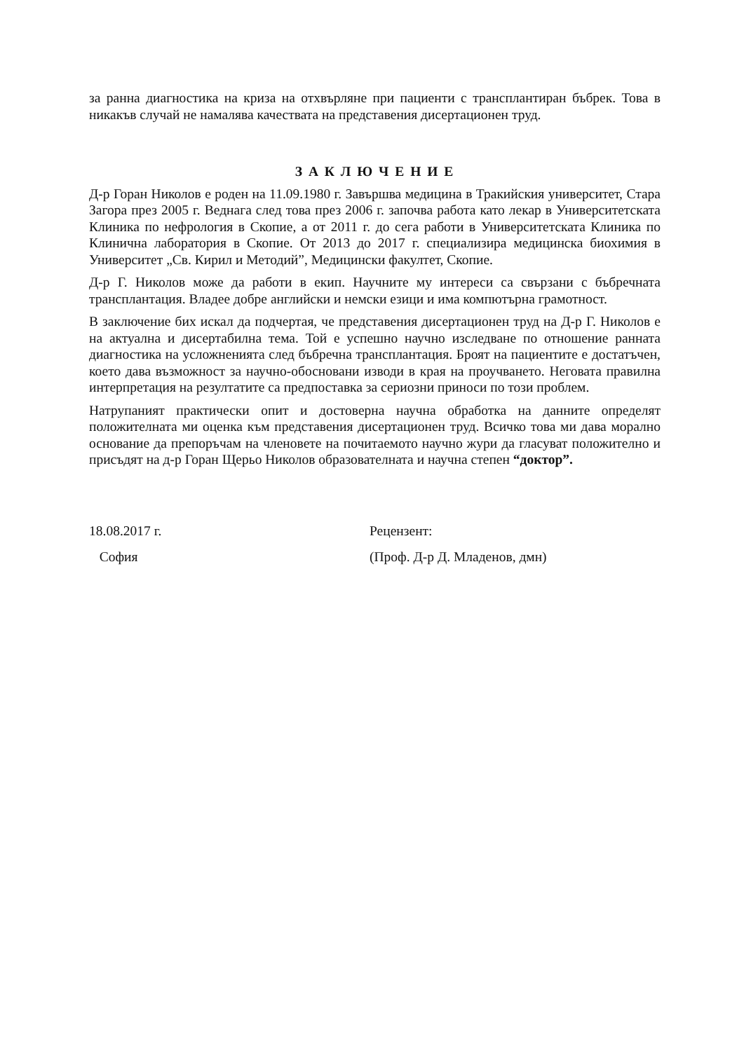за ранна диагностика на криза на отхвърляне при пациенти с трансплантиран бъбрек. Това в никакъв случай не намалява качествата на представения дисертационен труд.
З А К Л Ю Ч Е Н И Е
Д-р Горан Николов е роден на 11.09.1980 г. Завършва медицина в Тракийския университет, Стара Загора през 2005 г. Веднага след това през 2006 г. започва работа като лекар в Университетската Клиника по нефрология в Скопие, а от 2011 г. до сега работи в Университетската Клиника по Клинична лаборатория в Скопие. От 2013 до 2017 г. специализира медицинска биохимия в Университет „Св. Кирил и Методий”, Медицински факултет, Скопие.
Д-р Г. Николов може да работи в екип. Научните му интереси са свързани с бъбречната трансплантация. Владее добре английски и немски езици и има компютърна грамотност.
В заключение бих искал да подчертая, че представения дисертационен труд на Д-р Г. Николов е на актуална и дисертабилна тема. Той е успешно научно изследване по отношение ранната диагностика на усложненията след бъбречна трансплантация. Броят на пациентите е достатъчен, което дава възможност за научно-обосновани изводи в края на проучването. Неговата правилна интерпретация на резултатите са предпоставка за сериозни приноси по този проблем.
Натрупаният практически опит и достоверна научна обработка на данните определят положителната ми оценка към представения дисертационен труд. Всичко това ми дава морално основание да препоръчам на членовете на почитаемото научно жури да гласуват положително и присъдят на д-р Горан Щерьо Николов образователната и научна степен “доктор”.
18.08.2017 г.
София
Рецензент:
(Проф. Д-р Д. Младенов, дмн)